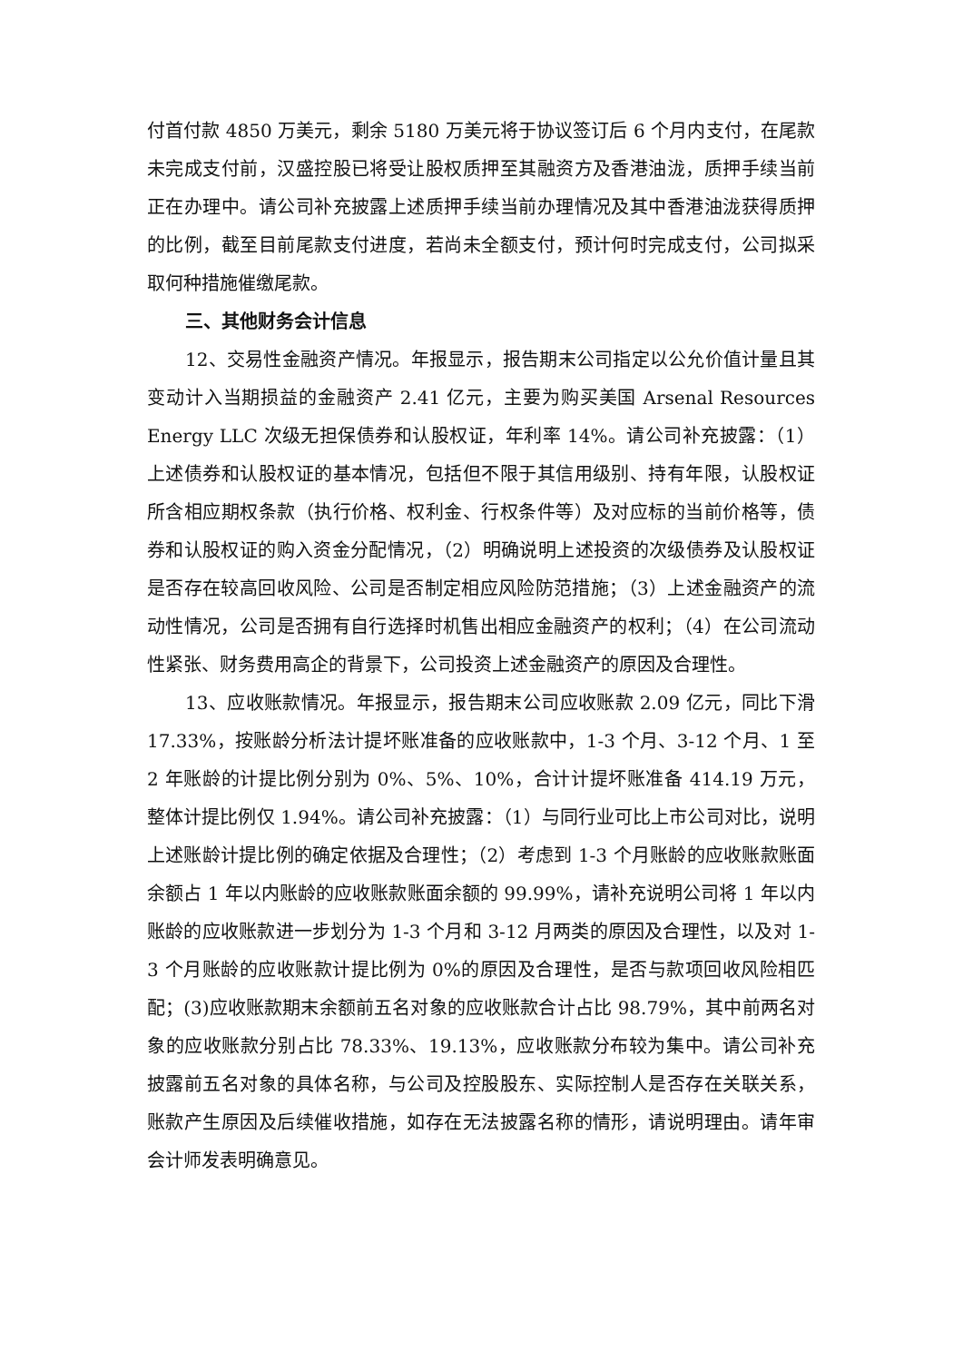付首付款 4850 万美元，剩余 5180 万美元将于协议签订后 6 个月内支付，在尾款未完成支付前，汉盛控股已将受让股权质押至其融资方及香港油泷，质押手续当前正在办理中。请公司补充披露上述质押手续当前办理情况及其中香港油泷获得质押的比例，截至目前尾款支付进度，若尚未全额支付，预计何时完成支付，公司拟采取何种措施催缴尾款。
三、其他财务会计信息
12、交易性金融资产情况。年报显示，报告期末公司指定以公允价值计量且其变动计入当期损益的金融资产 2.41 亿元，主要为购买美国 Arsenal Resources Energy LLC 次级无担保债券和认股权证，年利率 14%。请公司补充披露：（1）上述债券和认股权证的基本情况，包括但不限于其信用级别、持有年限，认股权证所含相应期权条款（执行价格、权利金、行权条件等）及对应标的当前价格等，债券和认股权证的购入资金分配情况，（2）明确说明上述投资的次级债券及认股权证是否存在较高回收风险、公司是否制定相应风险防范措施；（3）上述金融资产的流动性情况，公司是否拥有自行选择时机售出相应金融资产的权利；（4）在公司流动性紧张、财务费用高企的背景下，公司投资上述金融资产的原因及合理性。
13、应收账款情况。年报显示，报告期末公司应收账款 2.09 亿元，同比下滑 17.33%，按账龄分析法计提坏账准备的应收账款中，1-3 个月、3-12 个月、1 至 2 年账龄的计提比例分别为 0%、5%、10%，合计计提坏账准备 414.19 万元，整体计提比例仅 1.94%。请公司补充披露：（1）与同行业可比上市公司对比，说明上述账龄计提比例的确定依据及合理性；（2）考虑到 1-3 个月账龄的应收账款账面余额占 1 年以内账龄的应收账款账面余额的 99.99%，请补充说明公司将 1 年以内账龄的应收账款进一步划分为 1-3 个月和 3-12 月两类的原因及合理性，以及对 1-3 个月账龄的应收账款计提比例为 0%的原因及合理性，是否与款项回收风险相匹配；(3)应收账款期末余额前五名对象的应收账款合计占比 98.79%，其中前两名对象的应收账款分别占比 78.33%、19.13%，应收账款分布较为集中。请公司补充披露前五名对象的具体名称，与公司及控股股东、实际控制人是否存在关联关系，账款产生原因及后续催收措施，如存在无法披露名称的情形，请说明理由。请年审会计师发表明确意见。